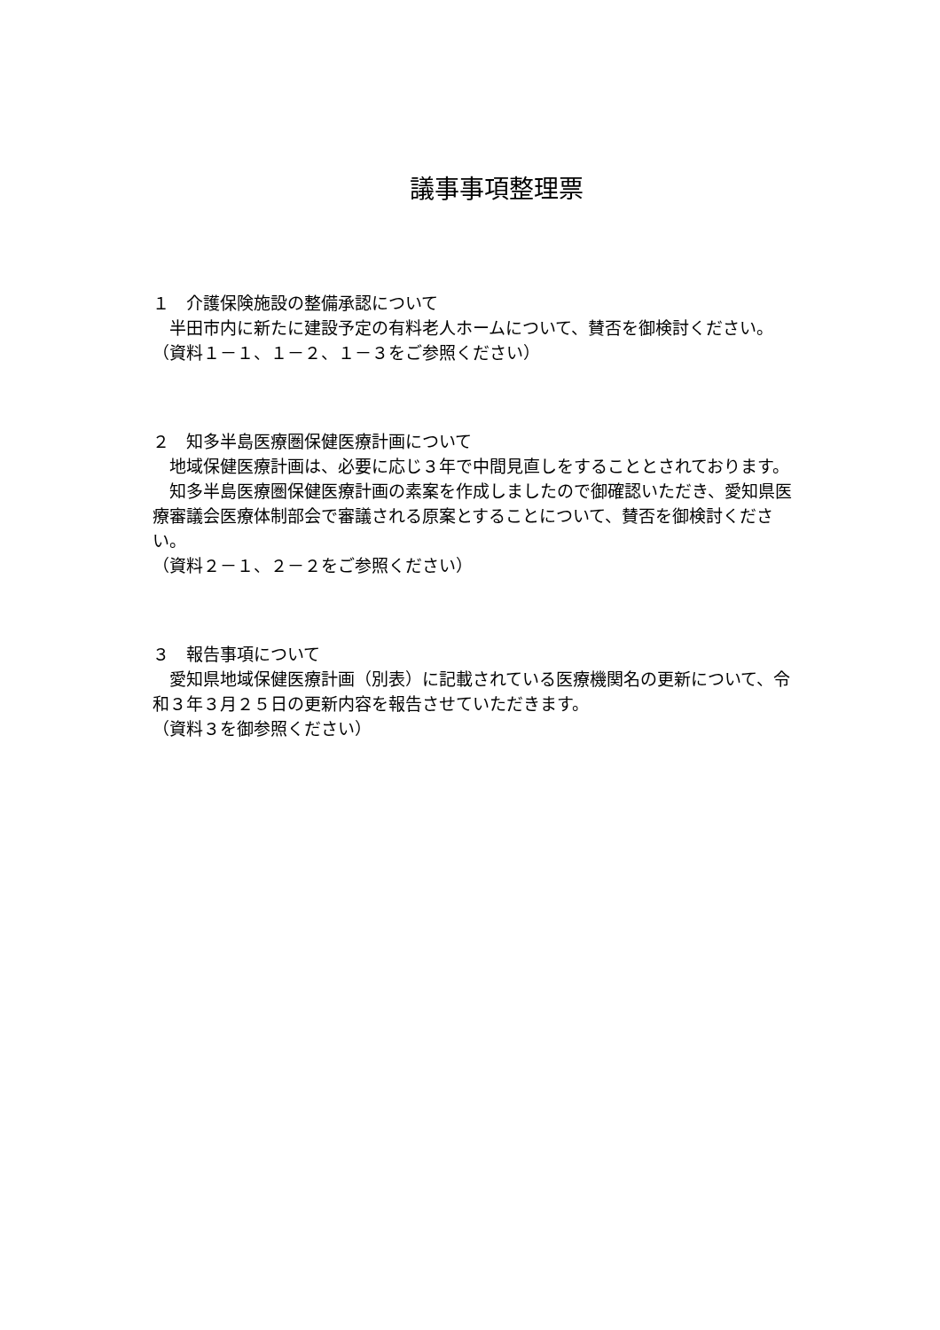議事事項整理票
１　介護保険施設の整備承認について
　半田市内に新たに建設予定の有料老人ホームについて、賛否を御検討ください。
（資料１－１、１－２、１－３をご参照ください）
２　知多半島医療圏保健医療計画について
　地域保健医療計画は、必要に応じ３年で中間見直しをすることとされております。
　知多半島医療圏保健医療計画の素案を作成しましたので御確認いただき、愛知県医療審議会医療体制部会で審議される原案とすることについて、賛否を御検討ください。
（資料２－１、２－２をご参照ください）
３　報告事項について
　愛知県地域保健医療計画（別表）に記載されている医療機関名の更新について、令和３年３月２５日の更新内容を報告させていただきます。
（資料３を御参照ください）